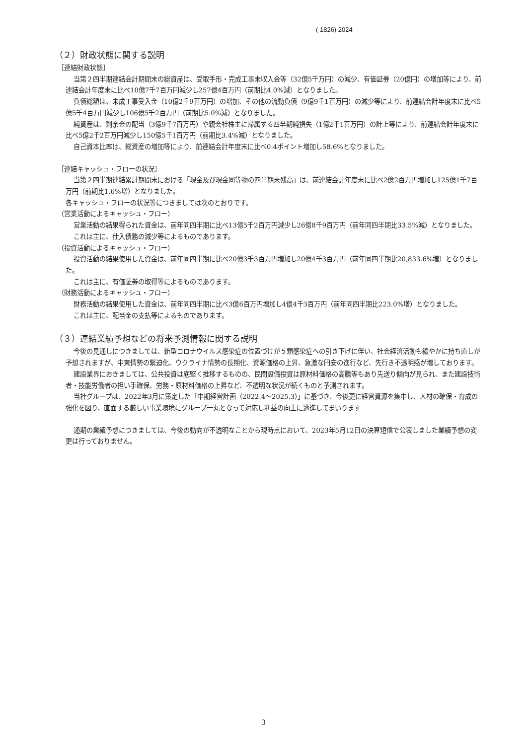( 1826) 2024
（２）財政状態に関する説明
［連結財政状態］
当第２四半期連結会計期間末の総資産は、受取手形・完成工事未収入金等（32億5千万円）の減少、有価証券（20億円）の増加等により、前連結会計年度末に比べ10億7千7百万円減少し257億4百万円（前期比4.0%減）となりました。
負債総額は、未成工事受入金（10億2千9百万円）の増加、その他の流動負債（9億9千1百万円）の減少等により、前連結会計年度末に比べ5億5千4百万円減少し106億5千2百万円（前期比5.0%減）となりました。
純資産は、剰余金の配当（3億9千7百万円）や親会社株主に帰属する四半期純損失（1億2千1百万円）の計上等により、前連結会計年度末に比べ5億2千2百万円減少し150億5千1百万円（前期比3.4%減）となりました。
自己資本比率は、総資産の増加等により、前連結会計年度末に比べ0.4ポイント増加し58.6%となりました。
［連結キャッシュ・フローの状況］
当第２四半期連結累計期間末における「現金及び現金同等物の四半期末残高」は、前連結会計年度末に比べ2億2百万円増加し125億1千7百万円（前期比1.6%増）となりました。
各キャッシュ・フローの状況等につきましては次のとおりです。
（営業活動によるキャッシュ・フロー）
営業活動の結果得られた資金は、前年同四半期に比べ13億5千2百万円減少し26億8千9百万円（前年同四半期比33.5%減）となりました。
これは主に、仕入債務の減少等によるものであります。
（投資活動によるキャッシュ・フロー）
投資活動の結果使用した資金は、前年同四半期に比べ20億3千3百万円増加し20億4千3百万円（前年同四半期比20,833.6%増）となりました。
これは主に、有価証券の取得等によるものであります。
（財務活動によるキャッシュ・フロー）
財務活動の結果使用した資金は、前年同四半期に比べ3億6百万円増加し4億4千3百万円（前年同四半期比223.0%増）となりました。
これは主に、配当金の支払等によるものであります。
（３）連結業績予想などの将来予測情報に関する説明
今後の見通しにつきましては、新型コロナウイルス感染症の位置づけが５類感染症への引き下げに伴い、社会経済活動も緩やかに持ち直しが予想されますが、中東情勢の緊迫化、ウクライナ情勢の長期化、資源価格の上昇、急激な円安の進行など、先行き不透明感が増しております。
建設業界におきましては、公共投資は底堅く推移するものの、民間設備投資は原材料価格の高騰等もあり先送り傾向が見られ、また建設技術者・技能労働者の担い手確保、労務・原材料価格の上昇など、不透明な状況が続くものと予測されます。
当社グループは、2022年3月に策定した「中期経営計画（2022.4～2025.3）」に基づき、今後更に経営資源を集中し、人材の確保・育成の強化を図り、直面する厳しい事業環境にグループ一丸となって対応し利益の向上に邁進してまいります
通期の業績予想につきましては、今後の動向が不透明なことから現時点において、2023年5月12日の決算短信で公表しました業績予想の変更は行っておりません。
3